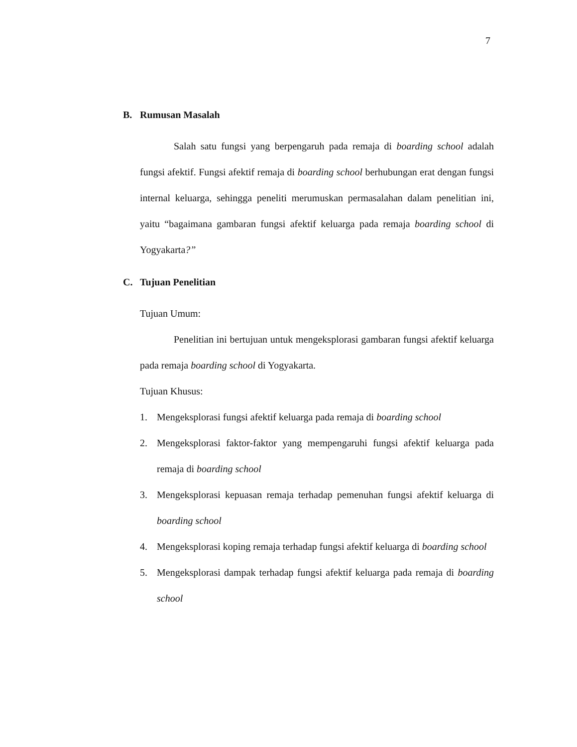7
B. Rumusan Masalah
Salah satu fungsi yang berpengaruh pada remaja di boarding school adalah fungsi afektif. Fungsi afektif remaja di boarding school berhubungan erat dengan fungsi internal keluarga, sehingga peneliti merumuskan permasalahan dalam penelitian ini, yaitu “bagaimana gambaran fungsi afektif keluarga pada remaja boarding school di Yogyakarta?”
C. Tujuan Penelitian
Tujuan Umum:
Penelitian ini bertujuan untuk mengeksplorasi gambaran fungsi afektif keluarga pada remaja boarding school di Yogyakarta.
Tujuan Khusus:
1. Mengeksplorasi fungsi afektif keluarga pada remaja di boarding school
2. Mengeksplorasi faktor-faktor yang mempengaruhi fungsi afektif keluarga pada remaja di boarding school
3. Mengeksplorasi kepuasan remaja terhadap pemenuhan fungsi afektif keluarga di boarding school
4. Mengeksplorasi koping remaja terhadap fungsi afektif keluarga di boarding school
5. Mengeksplorasi dampak terhadap fungsi afektif keluarga pada remaja di boarding school